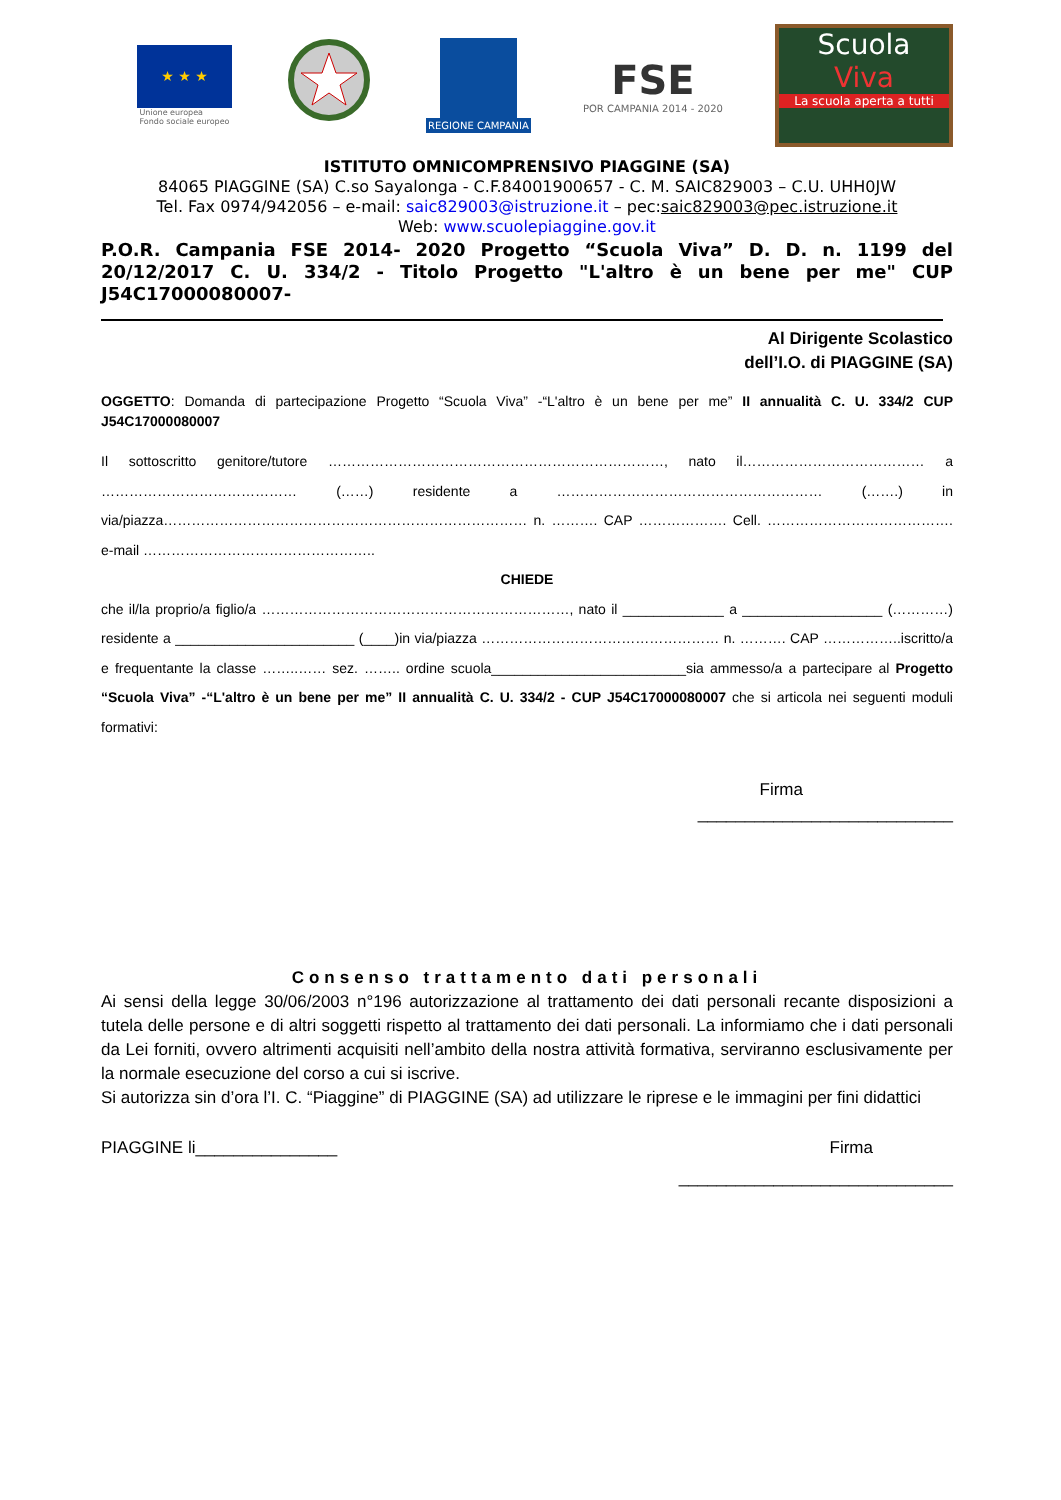★ ★ ★
Unione europea
Fondo sociale europeo
REGIONE CAMPANIA
FSE
POR CAMPANIA 2014 - 2020
Scuola
Viva
La scuola aperta a tutti
ISTITUTO OMNICOMPRENSIVO PIAGGINE (SA)
84065 PIAGGINE (SA) C.so Sayalonga - C.F.84001900657 - C. M. SAIC829003 – C.U. UHH0JW
Tel. Fax 0974/942056 – e-mail: saic829003@istruzione.it – pec:saic829003@pec.istruzione.it
Web: www.scuolepiaggine.gov.it
P.O.R. Campania FSE 2014- 2020 Progetto “Scuola Viva” D. D. n. 1199 del 20/12/2017 C. U. 334/2 - Titolo Progetto "L'altro è un bene per me" CUP J54C17000080007-
Al Dirigente Scolastico
dell’I.O. di PIAGGINE (SA)
OGGETTO: Domanda di partecipazione Progetto “Scuola Viva” -“L'altro è un bene per me” II annualità C. U. 334/2 CUP J54C17000080007
Il sottoscritto genitore/tutore ………………………………………………………………, nato il………………………………… a …………………………………… (……) residente a ………………………………………………… (…….) in via/piazza…………………………………………………………………… n. ………. CAP ………………. Cell. …………………………………. e-mail …………………………………………..
CHIEDE
che il/la proprio/a figlio/a …………………………………………………………, nato il _____________ a __________________ (…………) residente a _______________________ (____)in via/piazza …………………………………………… n. ………. CAP ……………..iscritto/a e frequentante la classe ……..…… sez. …….. ordine scuola_________________________sia ammesso/a a partecipare al Progetto “Scuola Viva” -“L'altro è un bene per me” II annualità C. U. 334/2 - CUP J54C17000080007 che si articola nei seguenti moduli formativi:
Firma
___________________________
Consenso trattamento dati personali
Ai sensi della legge 30/06/2003 n°196 autorizzazione al trattamento dei dati personali recante disposizioni a tutela delle persone e di altri soggetti rispetto al trattamento dei dati personali. La informiamo che i dati personali da Lei forniti, ovvero altrimenti acquisiti nell’ambito della nostra attività formativa, serviranno esclusivamente per la normale esecuzione del corso a cui si iscrive.
Si autorizza sin d’ora l’I. C. “Piaggine” di PIAGGINE (SA) ad utilizzare le riprese e le immagini per fini didattici
PIAGGINE li_______________ Firma
_____________________________